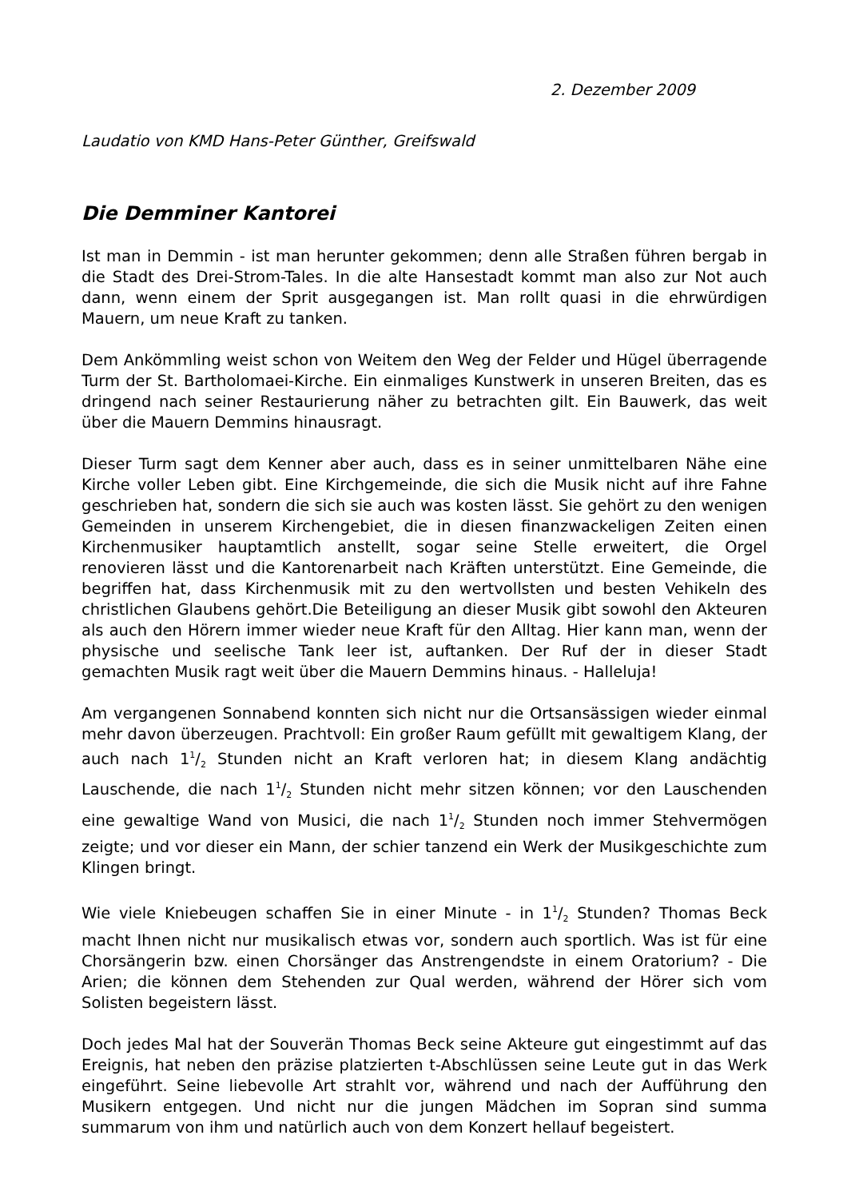2. Dezember 2009
Laudatio von KMD Hans-Peter Günther, Greifswald
Die Demminer Kantorei
Ist man in Demmin - ist man herunter gekommen; denn alle Straßen führen bergab in die Stadt des Drei-Strom-Tales. In die alte Hansestadt kommt man also zur Not auch dann, wenn einem der Sprit ausgegangen ist. Man rollt quasi in die ehrwürdigen Mauern, um neue Kraft zu tanken.
Dem Ankömmling weist schon von Weitem den Weg der Felder und Hügel überragende Turm der St. Bartholomaei-Kirche. Ein einmaliges Kunstwerk in unseren Breiten, das es dringend nach seiner Restaurierung näher zu betrachten gilt. Ein Bauwerk, das weit über die Mauern Demmins hinausragt.
Dieser Turm sagt dem Kenner aber auch, dass es in seiner unmittelbaren Nähe eine Kirche voller Leben gibt. Eine Kirchgemeinde, die sich die Musik nicht auf ihre Fahne geschrieben hat, sondern die sich sie auch was kosten lässt. Sie gehört zu den wenigen Gemeinden in unserem Kirchengebiet, die in diesen finanzwackeligen Zeiten einen Kirchenmusiker hauptamtlich anstellt, sogar seine Stelle erweitert, die Orgel renovieren lässt und die Kantorenarbeit nach Kräften unterstützt. Eine Gemeinde, die begriffen hat, dass Kirchenmusik mit zu den wertvollsten und besten Vehikeln des christlichen Glaubens gehört.Die Beteiligung an dieser Musik gibt sowohl den Akteuren als auch den Hörern immer wieder neue Kraft für den Alltag. Hier kann man, wenn der physische und seelische Tank leer ist, auftanken. Der Ruf der in dieser Stadt gemachten Musik ragt weit über die Mauern Demmins hinaus. - Halleluja!
Am vergangenen Sonnabend konnten sich nicht nur die Ortsansässigen wieder einmal mehr davon überzeugen. Prachtvoll: Ein großer Raum gefüllt mit gewaltigem Klang, der auch nach 11/2 Stunden nicht an Kraft verloren hat; in diesem Klang andächtig Lauschende, die nach 11/2 Stunden nicht mehr sitzen können; vor den Lauschenden eine gewaltige Wand von Musici, die nach 11/2 Stunden noch immer Stehvermögen zeigte; und vor dieser ein Mann, der schier tanzend ein Werk der Musikgeschichte zum Klingen bringt.
Wie viele Kniebeugen schaffen Sie in einer Minute - in 11/2 Stunden? Thomas Beck macht Ihnen nicht nur musikalisch etwas vor, sondern auch sportlich. Was ist für eine Chorsängerin bzw. einen Chorsänger das Anstrengendste in einem Oratorium? - Die Arien; die können dem Stehenden zur Qual werden, während der Hörer sich vom Solisten begeistern lässt.
Doch jedes Mal hat der Souverän Thomas Beck seine Akteure gut eingestimmt auf das Ereignis, hat neben den präzise platzierten t-Abschlüssen seine Leute gut in das Werk eingeführt. Seine liebevolle Art strahlt vor, während und nach der Aufführung den Musikern entgegen. Und nicht nur die jungen Mädchen im Sopran sind summa summarum von ihm und natürlich auch von dem Konzert hellauf begeistert.